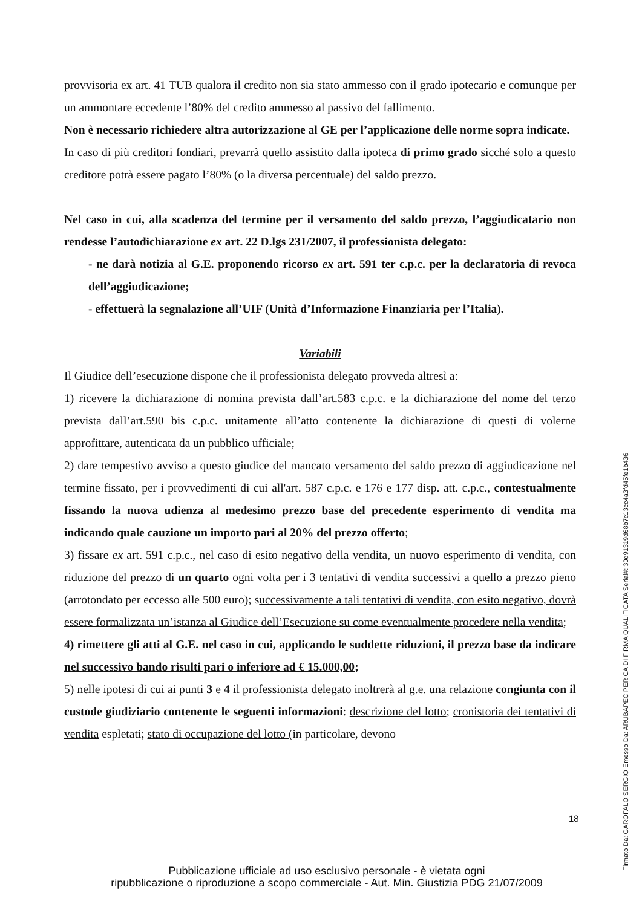provvisoria ex art. 41 TUB qualora il credito non sia stato ammesso con il grado ipotecario e comunque per un ammontare eccedente l’80% del credito ammesso al passivo del fallimento.
Non è necessario richiedere altra autorizzazione al GE per l’applicazione delle norme sopra indicate.
In caso di più creditori fondiari, prevarrà quello assistito dalla ipoteca di primo grado sicché solo a questo creditore potrà essere pagato l’80% (o la diversa percentuale) del saldo prezzo.
Nel caso in cui, alla scadenza del termine per il versamento del saldo prezzo, l’aggiudicatario non rendesse l’autodichiarazione ex art. 22 D.lgs 231/2007, il professionista delegato:
- ne darà notizia al G.E. proponendo ricorso ex art. 591 ter c.p.c. per la declaratoria di revoca dell’aggiudicazione;
- effettuerà la segnalazione all’UIF (Unità d’Informazione Finanziaria per l’Italia).
Variabili
Il Giudice dell’esecuzione dispone che il professionista delegato provveda altresì a:
1) ricevere la dichiarazione di nomina prevista dall’art.583 c.p.c. e la dichiarazione del nome del terzo prevista dall’art.590 bis c.p.c. unitamente all’atto contenente la dichiarazione di questi di volerne approfittare, autenticata da un pubblico ufficiale;
2) dare tempestivo avviso a questo giudice del mancato versamento del saldo prezzo di aggiudicazione nel termine fissato, per i provvedimenti di cui all'art. 587 c.p.c. e 176 e 177 disp. att. c.p.c., contestualmente fissando la nuova udienza al medesimo prezzo base del precedente esperimento di vendita ma indicando quale cauzione un importo pari al 20% del prezzo offerto;
3) fissare ex art. 591 c.p.c., nel caso di esito negativo della vendita, un nuovo esperimento di vendita, con riduzione del prezzo di un quarto ogni volta per i 3 tentativi di vendita successivi a quello a prezzo pieno (arrotondato per eccesso alle 500 euro); successivamente a tali tentativi di vendita, con esito negativo, dovrà essere formalizzata un’istanza al Giudice dell’Esecuzione su come eventualmente procedere nella vendita;
4) rimettere gli atti al G.E. nel caso in cui, applicando le suddette riduzioni, il prezzo base da indicare nel successivo bando risulti pari o inferiore ad € 15.000,00;
5) nelle ipotesi di cui ai punti 3 e 4 il professionista delegato inoltrerà al g.e. una relazione congiunta con il custode giudiziario contenente le seguenti informazioni: descrizione del lotto; cronistoria dei tentativi di vendita espletati; stato di occupazione del lotto (in particolare, devono
18
Pubblicazione ufficiale ad uso esclusivo personale - è vietata ogni
ripubblicazione o riproduzione a scopo commerciale - Aut. Min. Giustizia PDG 21/07/2009
Firmato Da: GAROFALO SERGIO Emesso Da: ARUBAPEC PER CA DI FIRMA QUALIFICATA Serial#: 30d91319d68b7c13cc4a3fd45fe1b436